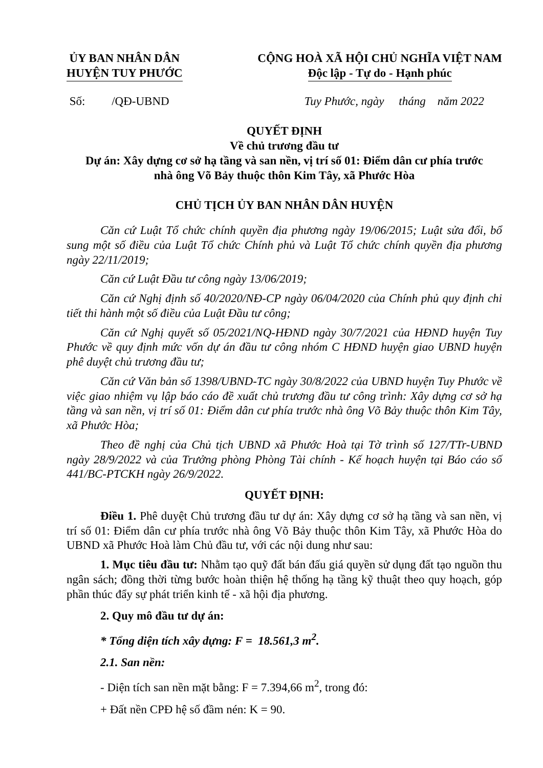ỦY BAN NHÂN DÂN
HUYỆN TUY PHƯỚC
CỘNG HOÀ XÃ HỘI CHỦ NGHĨA VIỆT NAM
Độc lập - Tự do - Hạnh phúc
Số: /QĐ-UBND Tuy Phước, ngày tháng năm 2022
QUYẾT ĐỊNH
Về chủ trương đầu tư
Dự án: Xây dựng cơ sở hạ tầng và san nền, vị trí số 01: Điểm dân cư phía trước
nhà ông Võ Bảy thuộc thôn Kim Tây, xã Phước Hòa
CHỦ TỊCH ỦY BAN NHÂN DÂN HUYỆN
Căn cứ Luật Tổ chức chính quyền địa phương ngày 19/06/2015; Luật sửa đổi, bổ sung một số điều của Luật Tổ chức Chính phủ và Luật Tổ chức chính quyền địa phương ngày 22/11/2019;
Căn cứ Luật Đầu tư công ngày 13/06/2019;
Căn cứ Nghị định số 40/2020/NĐ-CP ngày 06/04/2020 của Chính phủ quy định chi tiết thi hành một số điều của Luật Đầu tư công;
Căn cứ Nghị quyết số 05/2021/NQ-HĐND ngày 30/7/2021 của HĐND huyện Tuy Phước về quy định mức vốn dự án đầu tư công nhóm C HĐND huyện giao UBND huyện phê duyệt chủ trương đầu tư;
Căn cứ Văn bản số 1398/UBND-TC ngày 30/8/2022 của UBND huyện Tuy Phước về việc giao nhiệm vụ lập báo cáo đề xuất chủ trương đầu tư công trình: Xây dựng cơ sở hạ tầng và san nền, vị trí số 01: Điểm dân cư phía trước nhà ông Võ Bảy thuộc thôn Kim Tây, xã Phước Hòa;
Theo đề nghị của Chủ tịch UBND xã Phước Hoà tại Tờ trình số 127/TTr-UBND ngày 28/9/2022 và của Trưởng phòng Phòng Tài chính - Kế hoạch huyện tại Báo cáo số 441/BC-PTCKH ngày 26/9/2022.
QUYẾT ĐỊNH:
Điều 1. Phê duyệt Chủ trương đầu tư dự án: Xây dựng cơ sở hạ tầng và san nền, vị trí số 01: Điểm dân cư phía trước nhà ông Võ Bảy thuộc thôn Kim Tây, xã Phước Hòa do UBND xã Phước Hoà làm Chủ đầu tư, với các nội dung như sau:
1. Mục tiêu đầu tư: Nhằm tạo quỹ đất bán đấu giá quyền sử dụng đất tạo nguồn thu ngân sách; đồng thời từng bước hoàn thiện hệ thống hạ tầng kỹ thuật theo quy hoạch, góp phần thúc đẩy sự phát triển kinh tế - xã hội địa phương.
2. Quy mô đầu tư dự án:
* Tổng diện tích xây dựng: F = 18.561,3 m<sup>2</sup>.
2.1. San nền:
- Diện tích san nền mặt bằng: F = 7.394,66 m<sup>2</sup>, trong đó:
+ Đất nền CPĐ hệ số đầm nén: K = 90.